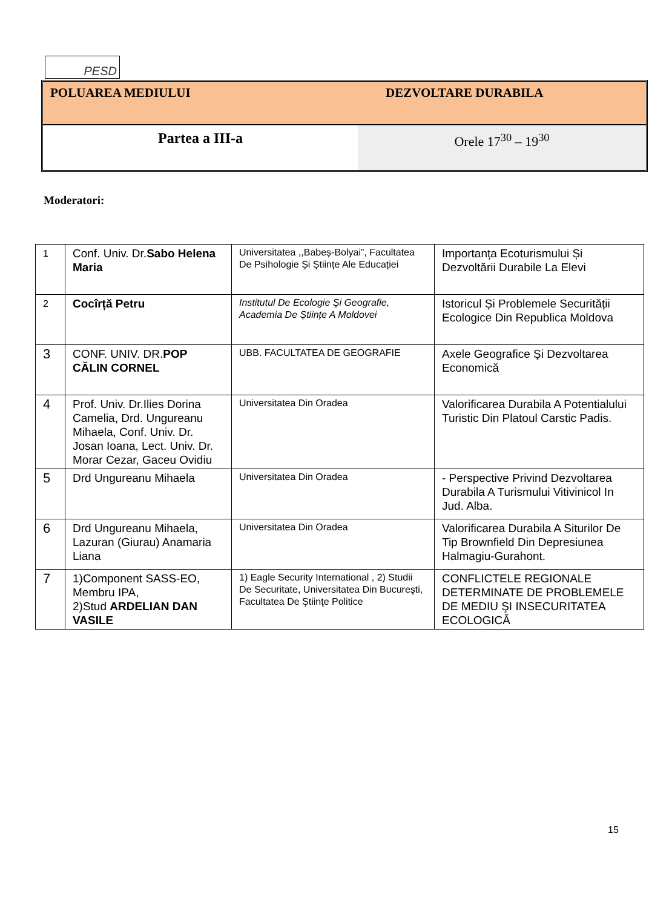PESD
POLUAREA MEDIULUI DEZVOLTARE DURABILA
Partea a III-a Orele 17<sup>30</sup> – 19<sup>30</sup>
Moderatori:
| 1 | Conf. Univ. Dr. Sabo Helena Maria | Universitatea ,,Babeș-Bolyai”, Facultatea De Psihologie Și Științe Ale Educației | Importanța Ecoturismului Și Dezvoltării Durabile La Elevi |
| 2 | Cocîrță Petru | Institutul De Ecologie Şi Geografie, Academia De Științe A Moldovei | Istoricul Și Problemele Securității Ecologice Din Republica Moldova |
| 3 | CONF. UNIV. DR. POP CĂLIN CORNEL | UBB. FACULTATEA DE GEOGRAFIE | Axele Geografice Şi Dezvoltarea Economică |
| 4 | Prof. Univ. Dr.Ilies Dorina Camelia, Drd. Ungureanu Mihaela, Conf. Univ. Dr. Josan Ioana, Lect. Univ. Dr. Morar Cezar, Gaceu Ovidiu | Universitatea Din Oradea | Valorificarea Durabila A Potentialului Turistic Din Platoul Carstic Padis. |
| 5 | Drd Ungureanu Mihaela | Universitatea Din Oradea | - Perspective Privind Dezvoltarea Durabila A Turismului Vitivinicol In Jud. Alba. |
| 6 | Drd Ungureanu Mihaela, Lazuran (Giurau) Anamaria Liana | Universitatea Din Oradea | Valorificarea Durabila A Siturilor De Tip Brownfield Din Depresiunea Halmagiu-Gurahont. |
| 7 | 1)Component SASS-EO, Membru IPA, 2)Stud ARDELIAN DAN VASILE | 1) Eagle Security International , 2) Studii De Securitate, Universitatea Din Bucureşti, Facultatea De Ştiinţe Politice | CONFLICTELE REGIONALE DETERMINATE DE PROBLEMELE DE MEDIU ŞI INSECURITATEA ECOLOGICĂ |
15